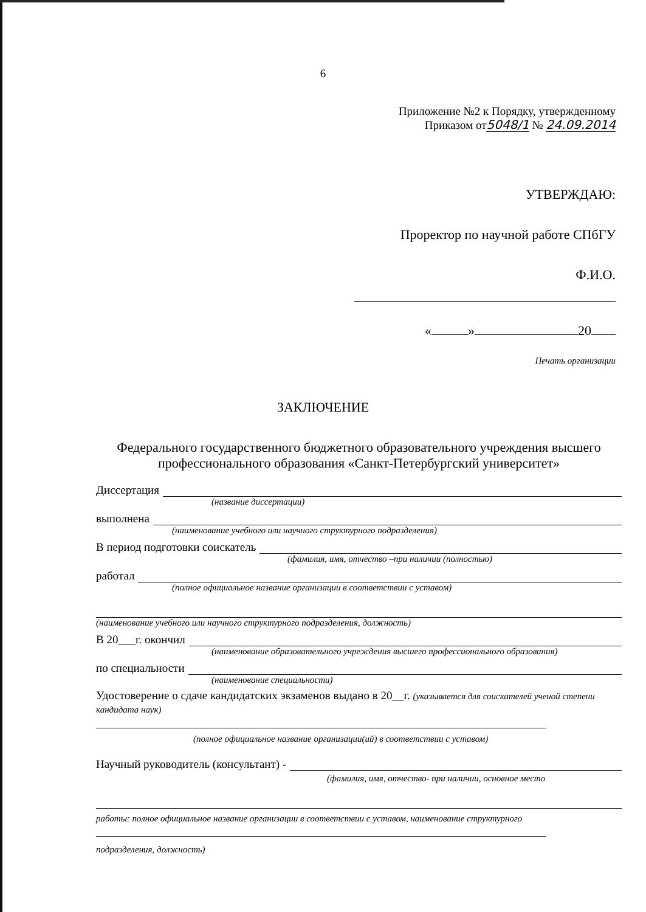6
Приложение №2 к Порядку, утвержденному
Приказом от5048/1 № 24.09.2014
УТВЕРЖДАЮ:
Проректор по научной работе СПбГУ
Ф.И.О.
« » 20
Печать организации
ЗАКЛЮЧЕНИЕ
Федерального государственного бюджетного образовательного учреждения высшего профессионального образования «Санкт-Петербургский университет»
Диссертация
(название диссертации)
выполнена
(наименование учебного или научного структурного подразделения)
В период подготовки соискатель
(фамилия, имя, отчество –при наличии (полностью)
работал
(полное официальное название организации в соответствии с уставом)
(наименование учебного или научного структурного подразделения, должность)
В 20___г. окончил
(наименование образовательного учреждения высшего профессионального образования)
по специальности
(наименование специальности)
Удостоверение о сдаче кандидатских экзаменов выдано в 20__г. (указывается для соискателей ученой степени кандидата наук)
(полное официальное название организации(ий) в соответствии с уставом)
Научный руководитель (консультант) -
(фамилия, имя, отчество- при наличии, основное место
работы: полное официальное название организации в соответствии с уставом, наименование структурного
подразделения, должность)